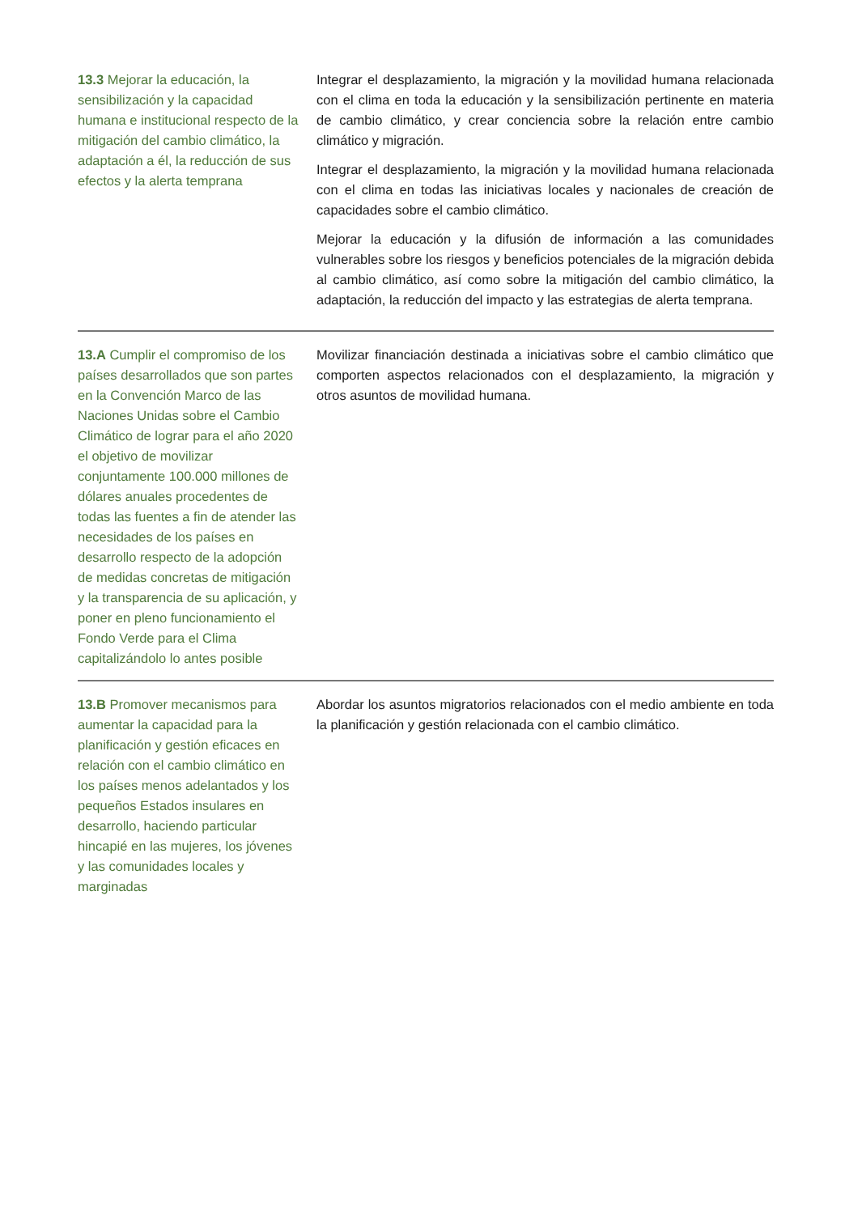| 13.3 Mejorar la educación, la sensibilización y la capacidad humana e institucional respecto de la mitigación del cambio climático, la adaptación a él, la reducción de sus efectos y la alerta temprana | Integrar el desplazamiento, la migración y la movilidad humana relacionada con el clima en toda la educación y la sensibilización pertinente en materia de cambio climático, y crear conciencia sobre la relación entre cambio climático y migración. Integrar el desplazamiento, la migración y la movilidad humana relacionada con el clima en todas las iniciativas locales y nacionales de creación de capacidades sobre el cambio climático. Mejorar la educación y la difusión de información a las comunidades vulnerables sobre los riesgos y beneficios potenciales de la migración debida al cambio climático, así como sobre la mitigación del cambio climático, la adaptación, la reducción del impacto y las estrategias de alerta temprana. |
| 13.A Cumplir el compromiso de los países desarrollados que son partes en la Convención Marco de las Naciones Unidas sobre el Cambio Climático de lograr para el año 2020 el objetivo de movilizar conjuntamente 100.000 millones de dólares anuales procedentes de todas las fuentes a fin de atender las necesidades de los países en desarrollo respecto de la adopción de medidas concretas de mitigación y la transparencia de su aplicación, y poner en pleno funcionamiento el Fondo Verde para el Clima capitalizándolo lo antes posible | Movilizar financiación destinada a iniciativas sobre el cambio climático que comporten aspectos relacionados con el desplazamiento, la migración y otros asuntos de movilidad humana. |
| 13.B Promover mecanismos para aumentar la capacidad para la planificación y gestión eficaces en relación con el cambio climático en los países menos adelantados y los pequeños Estados insulares en desarrollo, haciendo particular hincapié en las mujeres, los jóvenes y las comunidades locales y marginadas | Abordar los asuntos migratorios relacionados con el medio ambiente en toda la planificación y gestión relacionada con el cambio climático. |